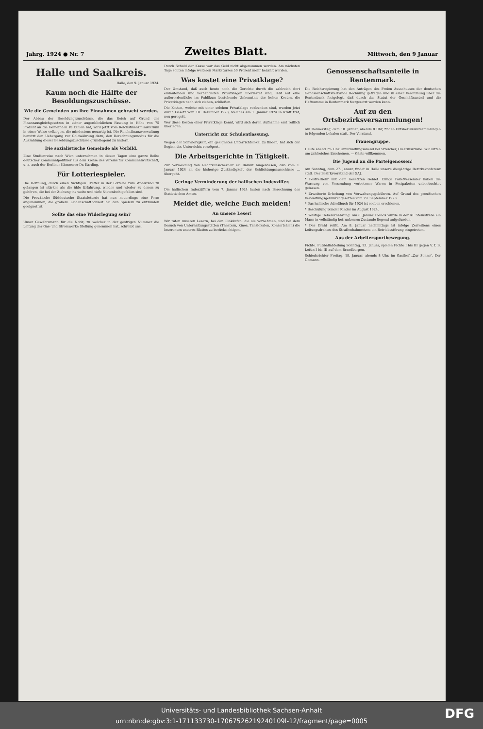Jahrg. 1924 ● Nr. 7 Zweites Blatt. Mittwoch, den 9 Januar
Halle und Saalkreis.
Halle, den 9. Januar 1924.
Kaum noch die Hälfte der Besoldungszuschüsse.
Wie die Gemeinden um ihre Einnahmen gebracht werden.
Der Abbau der Besoldungszuschüsse, die das Reich auf Grund des Finanzausgleichgesetzes in seiner augenblicklichen Fassung in Höhe von 75 Prozent an die Gemeinden zu zahlen hat, wird jetzt vom Reichsfinanzministerium in einer Weise vollzogen, die mindestens neuartig ist. Die Reichsfinanzverwaltung benutzt den Uebergang zur Goldwährung dazu, den Berechnungsmodus für die Auszahlung dieser Besoldungszuschüsse grundlegend zu ändern.
Die sozialistische Gemeinde als Vorbild.
Eine Studienreise nach Wien unternehmen in diesen Tagen eine ganze Reihe deutscher Kommunalpolitiker aus dem Kreise des Vereins für Kommunalwirtschaft, u. a. auch der Berliner Kämmerer Dr. Karding.
Für Lotteriespieler.
Die Hoffnung, durch einen tüchtigen Treffer in der Lotterie zum Wohlstand zu gelangen ist stärker als die üble Erfahrung, wieder und wieder zu denen zu gehören, die bei der Ziehung ins weite und tiefe Nietenloch gefallen sind.
Die Preußische Süddeutsche Staatslotterie hat nun neuerdings eine Form angenommen, die größere Leidenschaftlichkeit bei den Spielern zu entzünden geeignet ist.
Sollte das eine Widerlegung sein?
Unser Gewährsmann für die Notiz, zu welcher in der gestrigen Nummer die Leitung der Gas- und Stromwerke Stellung genommen hat, schreibt uns.
Durch Schuld der Kasse war das Geld nicht abgenommen worden. Am nächsten Tage sollten infolge weiteren Marksturzes 50 Prozent mehr bezahlt werden.
Was kostet eine Privatklage?
Der Umstand, daß auch heute noch die Gerichte durch die zahlreich dort einlaufenden und verhandelten Privatklagen überlastet sind, läßt auf eine außerordentliche im Publikum bestehende Unkenntnis der hohen Kosten, die Privatklagen nach sich ziehen, schließen.
Die Kosten, welche mit einer solchen Privatklage verbunden sind, wurden jetzt durch Gesetz vom 18. Dezember 1923, welches am 1. Januar 1924 in Kraft trat, neu geregelt.
Wer diese Kosten einer Privatklage kennt, wird sich deren Aufnahme erst reiflich überlegen.
Unterricht zur Schulentlassung.
Wegen der Schwierigkeit, ein geeignetes Unterrichtslokal zu finden, hat sich der Beginn des Unterrichts verzögert.
Die Arbeitsgerichte in Tätigkeit.
Zur Vermeidung von Rechtsunsicherheit sei darauf hingewiesen, daß vom 1. Januar 1924 an die bisherige Zuständigkeit der Schlichtungsausschüsse ... übergeht.
Geringe Verminderung der hallischen Indexziffer.
Die hallischen Indexziffern vom 7. Januar 1924 lauten nach Berechnung des Statistischen Amtes.
Meidet die, welche Euch meiden!
An unsere Leser!
Wir raten unseren Lesern, bei den Einkäufen, die sie vornehmen, und bei dem Besuch von Unterhaltungsstätten (Theatern, Kinos, Tanzlokalen, Konzertsälen) die Inserenten unseres Blattes zu berücksichtigen.
Genossenschaftsanteile in Rentenmark.
Die Reichsregierung hat den Anträgen des Freien Ausschusses der deutschen Genossenschaftsverbände Rechnung getragen und in einer Verordnung über die Rentenbank festgelegt, daß durch das Statut der Geschäftsanteil und die Haftsumme in Rentenmark festgesetzt werden kann.
Auf zu den Ortsbezirksversammlungen!
Am Donnerstag, dem 10. Januar, abends 8 Uhr, finden Ortsbezirksversammlungen in folgenden Lokalen statt. Der Vorstand.
Frauengruppe.
Heute abend 7½ Uhr Unterhaltungsabend bei Streicher, Olearinsstraße. Wir bitten um zahlreiches Erscheinen. — Gäste willkommen.
Die Jugend an die Parteigenossen!
Am Sonntag, dem 27. Januar, findet in Halle unsere diesjährige Bezirkskonferenz statt. Der Bezirksvorstand der SAJ.
* Postverkehr mit dem besetzten Gebiet. Einige Paketversender haben die Warnung von Versendung verbotener Waren in Postpaketen unbeobachtet gelassen.
* Erweiterte Erhebung von Verwaltungsgebühren. Auf Grund des preußischen Verwaltungsgebührengesetzes vom 29. September 1923.
* Das hallische Adreßbuch für 1924 ist soeben erschienen.
* Beschulung blinder Kinder im August 1924.
* Geistige Ueberernährung. Am 8. Januar abends wurde in der Kl. Steinstraße ein Mann in vollständig betrunkenem Zustande liegend aufgefunden.
* Der Draht reißt. Am 8. Januar nachmittags ist infolge Zerreißens eines Leitungsdrahtes des Straßenbahnnetzes ein Betriebsstörung eingetreten.
Aus der Arbeitersportbewegung.
Fichte. Fußballabteilung Sonntag, 13. Januar, spielen Fichte I bis III gegen V. f. B. Lettin I bis III auf dem Brandbergen.
Schiedsrichter Freitag, 18. Januar, abends 8 Uhr, im Gasthof „Zur Sonne". Der Obmann.
Universitäts- und Landesbibliothek Sachsen-Anhalt
urn:nbn:de:gbv:3:1-171133730-17067526219240109l-12/fragment/page=0005
DFG